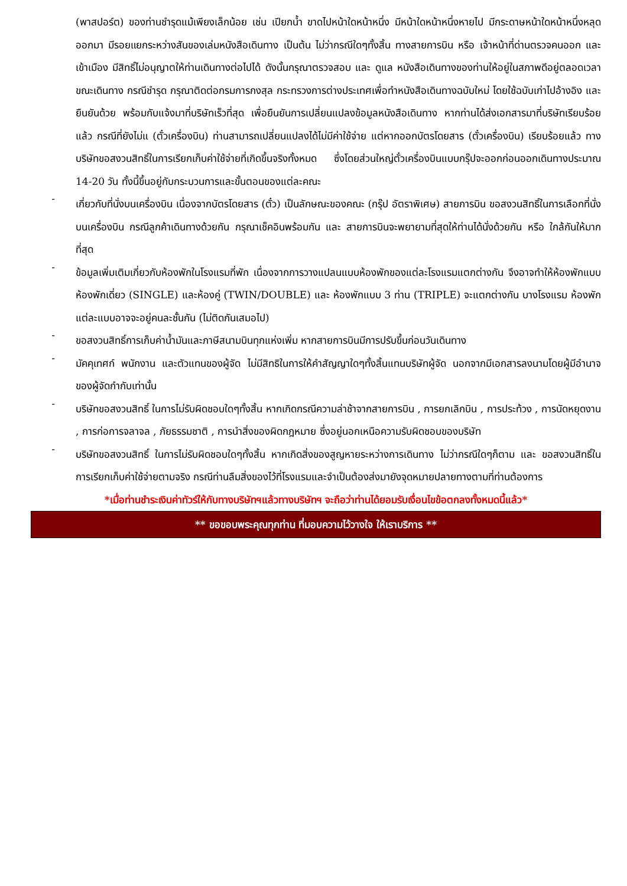(พาสปอร์ต) ของท่านชำรุดแม้เพียงเล็กน้อย เช่น เปียกน้ำ ขาดไปหน้าใดหน้าหนึ่ง มีหน้าใดหน้าหนึ่งหายไป มีกระดาษหน้าใดหน้าหนึ่งหลุดออกมา มีรอยแยกระหว่างสันของเล่มหนังสือเดินทาง เป็นต้น ไม่ว่ากรณีใดๆทั้งสิ้น ทางสายการบิน หรือ เจ้าหน้าที่ด่านตรวจคนออก และ เข้าเมือง มีสิทธิ์ไม่อนุญาตให้ท่านเดินทางต่อไปได้ ดังนั้นกรุณาตรวจสอบ และ ดูแล หนังสือเดินทางของท่านให้อยู่ในสภาพดีอยู่ตลอดเวลา ขณะเดินทาง กรณีชำรุด กรุณาติดต่อกรมการกงสุล กระทรวงการต่างประเทศเพื่อทำหนังสือเดินทางฉบับใหม่ โดยใช้ฉบับเก่าไปอ้างอิง และ ยืนยันด้วย พร้อมกับแจ้งมาที่บริษัทเร็วที่สุด เพื่อยืนยันการเปลี่ยนแปลงข้อมูลหนังสือเดินทาง หากท่านได้ส่งเอกสารมาที่บริษัทเรียบร้อยแล้ว กรณีที่ยังไม่แ (ตั๋วเครื่องบิน) ท่านสามารถเปลี่ยนแปลงได้ไม่มีค่าใช้จ่าย แต่หากออกบัตรโดยสาร (ตั๋วเครื่องบิน) เรียบร้อยแล้ว ทางบริษัทขอสงวนสิทธิ์ในการเรียกเก็บค่าใช้จ่ายที่เกิดขึ้นจริงทั้งหมด ซึ่งโดยส่วนใหญ่ตั๋วเครื่องบินแบบกรุ๊ปจะออกก่อนออกเดินทางประมาณ 14-20 วัน ทั้งนี้ขึ้นอยู่กับกระบวนการและขั้นตอนของแต่ละคณะ
-
เกี่ยวกับที่นั่งบนเครื่องบิน เนื่องจากบัตรโดยสาร (ตั๋ว) เป็นลักษณะของคณะ (กรุ๊ป อัตราพิเศษ) สายการบิน ขอสงวนสิทธิ์ในการเลือกที่นั่งบนเครื่องบิน กรณีลูกค้าเดินทางด้วยกัน กรุณาเช็คอินพร้อมกัน และ สายการบินจะพยายามที่สุดให้ท่านได้นั่งด้วยกัน หรือ ใกล้กันให้มากที่สุด
-
ข้อมูลเพิ่มเติมเกี่ยวกับห้องพักในโรงแรมที่พัก เนื่องจากการวางแปลนแบบห้องพักของแต่ละโรงแรมแตกต่างกัน จึงอาจทำให้ห้องพักแบบห้องพักเดี่ยว (SINGLE) และห้องคู่ (TWIN/DOUBLE) และ ห้องพักแบบ 3 ท่าน (TRIPLE) จะแตกต่างกัน บางโรงแรม ห้องพักแต่ละแบบอาจจะอยู่คนละชั้นกัน (ไม่ติดกันเสมอไป)
-
ขอสงวนสิทธิ์การเก็บค่าน้ำมันและภาษีสนามบินทุกแห่งเพิ่ม หากสายการบินมีการปรับขึ้นก่อนวันเดินทาง
-
มัคคุเทศก์ พนักงาน และตัวแทนของผู้จัด ไม่มีสิทธิในการให้คำสัญญาใดๆทั้งสิ้นแทนบริษัทผู้จัด นอกจากมีเอกสารลงนามโดยผู้มีอำนาจของผู้จัดกำกับเท่านั้น
-
บริษัทขอสงวนสิทธิ์ ในการไม่รับผิดชอบใดๆทั้งสิ้น หากเกิดกรณีความล่าช้าจากสายการบิน , การยกเลิกบิน , การประท้วง , การนัดหยุดงาน , การก่อการจลาจล , ภัยธรรมชาติ , การนำสิ่งของผิดกฎหมาย ซึ่งอยู่นอกเหนือความรับผิดชอบของบริษัท
-
บริษัทขอสงวนสิทธิ์ ในการไม่รับผิดชอบใดๆทั้งสิ้น หากเกิดสิ่งของสูญหายระหว่างการเดินทาง ไม่ว่ากรณีใดๆก็ตาม และ ขอสงวนสิทธิ์ในการเรียกเก็บค่าใช้จ่ายตามจริง กรณีท่านลืมสิ่งของไว้ที่โรงแรมและจำเป็นต้องส่งมายังจุดหมายปลายทางตามที่ท่านต้องการ
*เมื่อท่านชำระเงินค่าทัวร์ให้กับทางบริษัทฯแล้วทางบริษัทฯ จะถือว่าท่านได้ยอมรับเงื่อนไขข้อตกลงทั้งหมดนี้แล้ว*
** ขอขอบพระคุณทุกท่าน ที่มอบความไว้วางใจ ให้เราบริการ **